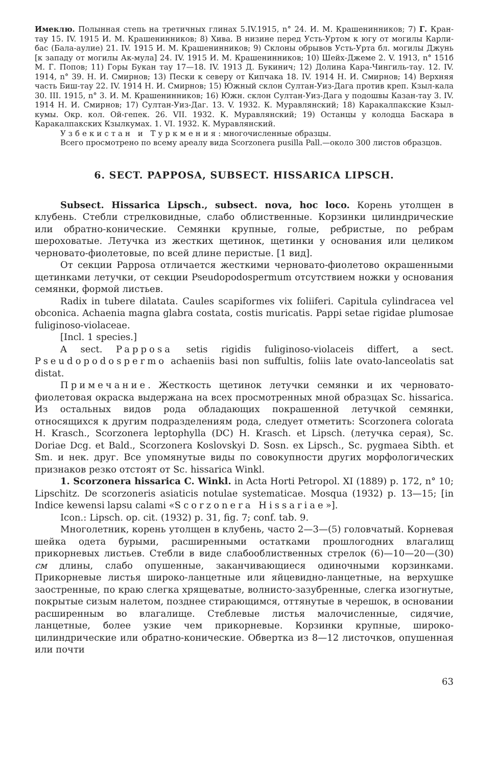Имеклю. Полынная степь на третичных глинах 5.IV.1915, n° 24. И. М. Крашенинников; 7) Г. Кран-тау 15. IV. 1915 И. М. Крашенинников; 8) Хива. В низине перед Усть-Уртом к югу от могилы Карли-бас (Бала-аулие) 21. IV. 1915 И. М. Крашенинников; 9) Склоны обрывов Усть-Урта бл. могилы Джунь [к западу от могилы Ак-мула] 24. IV. 1915 И. М. Крашенинников; 10) Шейх-Джеме 2. V. 1913, n° 151б М. Г. Попов; 11) Горы Букан тау 17—18. IV. 1913 Д. Букинич; 12) Долина Кара-Чингиль-тау. 12. IV. 1914, n° 39. Н. И. Смирнов; 13) Пески к северу от Кипчака 18. IV. 1914 Н. И. Смирнов; 14) Верхняя часть Биш-тау 22. IV. 1914 Н. И. Смирнов; 15) Южный склон Султан-Уиз-Дага против креп. Кзыл-кала 30. III. 1915, n° 3. И. М. Крашенинников; 16) Южн. склон Султан-Уиз-Дага у подошвы Казан-тау 3. IV. 1914 Н. И. Смирнов; 17) Султан-Уиз-Даг. 13. V. 1932. К. Муравлянский; 18) Каракалпакские Кзыл-кумы. Окр. кол. Ой-гепек. 26. VII. 1932. К. Муравлянский; 19) Останцы у колодца Баскара в Каракалпакских Кзылкумах. 1. VI. 1932. К. Муравлянский.
Узбекистан и Туркмения: многочисленные образцы.
Всего просмотрено по всему ареалу вида Scorzonera pusilla Pall.—около 300 листов образцов.
6. SECT. PAPPOSA, SUBSECT. HISSARICA LIPSCH.
Subsect. Hissarica Lipsch., subsect. nova, hoc loco. Корень утолщен в клубень. Стебли стрелковидные, слабо облиственные. Корзинки цилиндрические или обратно-конические. Семянки крупные, голые, ребристые, по ребрам шероховатые. Летучка из жестких щетинок, щетинки у основания или целиком черновато-фиолетовые, по всей длине перистые. [1 вид].
От секции Papposa отличается жесткими черновато-фиолетово окрашенными щетинками летучки, от секции Pseudopodospermum отсутствием ножки у основания семянки, формой листьев.
Radix in tubere dilatata. Caules scapiformes vix foliiferi. Capitula cylindracea vel obconica. Achaenia magna glabra costata, costis muricatis. Pappi setae rigidae plumosae fuliginoso-violaceae.
[Incl. 1 species.]
A sect. Papposa setis rigidis fuliginoso-violaceis differt, a sect. Pseudopodospermo achaeniis basi non suffultis, foliis late ovato-lanceolatis sat distat.
Примечание. Жесткость щетинок летучки семянки и их черновато-фиолетовая окраска выдержана на всех просмотренных мной образцах Sc. hissarica. Из остальных видов рода обладающих покрашенной летучкой семянки, относящихся к другим подразделениям рода, следует отметить: Scorzonera colorata H. Krasch., Scorzonera leptophylla (DC) H. Krasch. et Lipsch. (летучка серая), Sc. Doriae Dcg. et Bald., Scorzonera Koslovskyi D. Sosn. ex Lipsch., Sc. pygmaea Sibth. et Sm. и нек. друг. Все упомянутые виды по совокупности других морфологических признаков резко отстоят от Sc. hissarica Winkl.
1. Scorzonera hissarica C. Winkl. in Acta Horti Petropol. XI (1889) p. 172, n° 10; Lipschitz. De scorzoneris asiaticis notulae systematicae. Mosqua (1932) p. 13—15; [in Indice kewensi lapsu calami «Scorzonera Hissariae»].
Icon.: Lipsch. op. cit. (1932) p. 31, fig. 7; conf. tab. 9.
Многолетник, корень утолщен в клубень, часто 2—3—(5) головчатый. Корневая шейка одета бурыми, расширенными остатками прошлогодних влагалищ прикорневых листьев. Стебли в виде слабооблиственных стрелок (6)—10—20—(30) см длины, слабо опушенные, заканчивающиеся одиночными корзинками. Прикорневые листья широко-ланцетные или яйцевидно-ланцетные, на верхушке заостренные, по краю слегка хрящеватые, волнисто-зазубренные, слегка изогнутые, покрытые сизым налетом, позднее стирающимся, оттянутые в черешок, в основании расширенным во влагалище. Стеблевые листья малочисленные, сидячие, ланцетные, более узкие чем прикорневые. Корзинки крупные, широко-цилиндрические или обратно-конические. Обвертка из 8—12 листочков, опушенная или почти
63